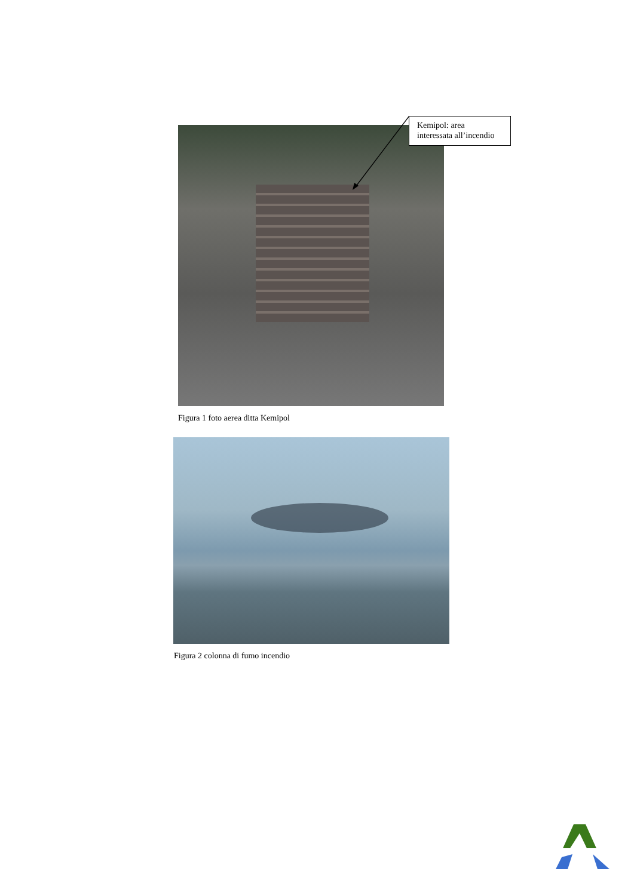Kemipol: area
interessata all’incendio
Figura 1 foto aerea ditta Kemipol
Figura 2 colonna di fumo incendio